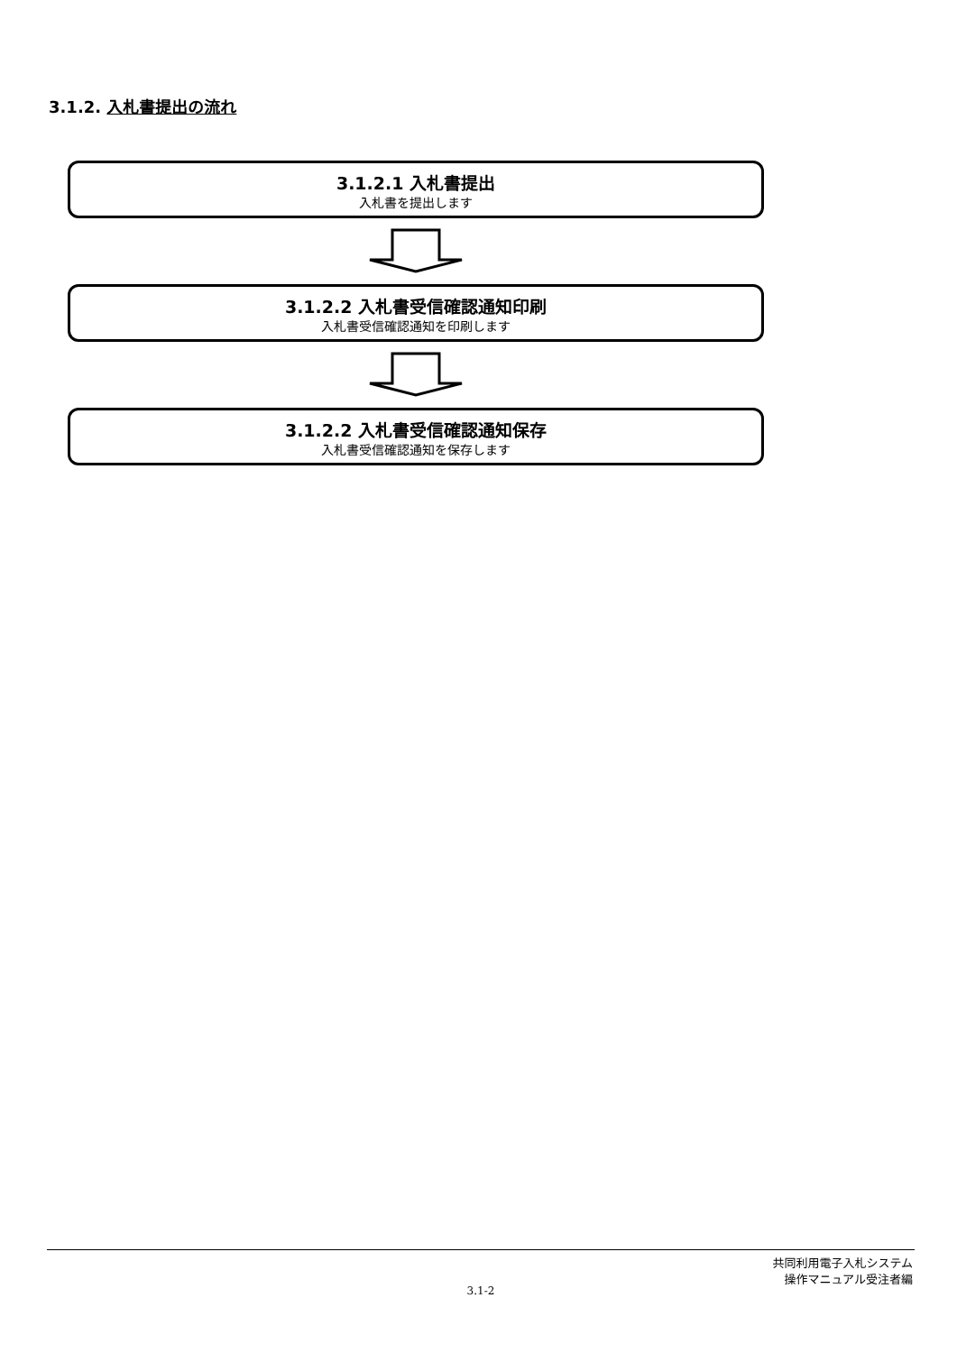3.1.2. 入札書提出の流れ
3.1.2.1 入札書提出
入札書を提出します
3.1.2.2 入札書受信確認通知印刷
入札書受信確認通知を印刷します
3.1.2.2 入札書受信確認通知保存
入札書受信確認通知を保存します
共同利用電子入札システム
操作マニュアル受注者編
3.1-2